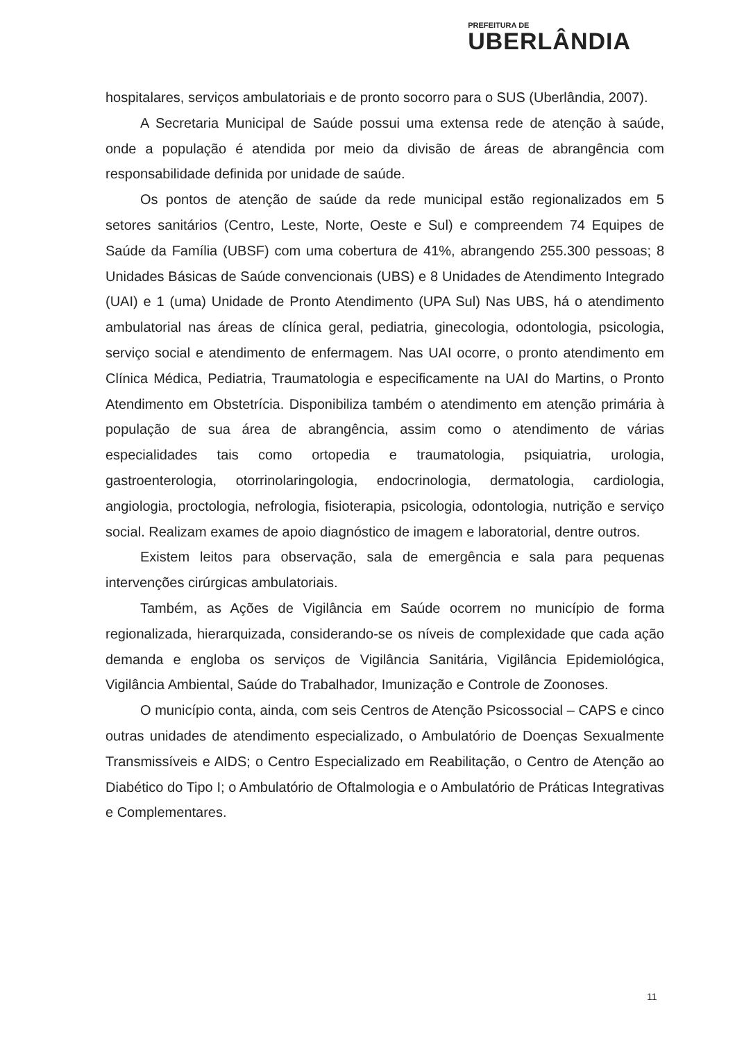PREFEITURA DE
UBERLÂNDIA
hospitalares, serviços ambulatoriais e de pronto socorro para o SUS (Uberlândia, 2007).
A Secretaria Municipal de Saúde possui uma extensa rede de atenção à saúde, onde a população é atendida por meio da divisão de áreas de abrangência com responsabilidade definida por unidade de saúde.
Os pontos de atenção de saúde da rede municipal estão regionalizados em 5 setores sanitários (Centro, Leste, Norte, Oeste e Sul) e compreendem 74 Equipes de Saúde da Família (UBSF) com uma cobertura de 41%, abrangendo 255.300 pessoas; 8 Unidades Básicas de Saúde convencionais (UBS) e 8 Unidades de Atendimento Integrado (UAI) e 1 (uma) Unidade de Pronto Atendimento (UPA Sul) Nas UBS, há o atendimento ambulatorial nas áreas de clínica geral, pediatria, ginecologia, odontologia, psicologia, serviço social e atendimento de enfermagem. Nas UAI ocorre, o pronto atendimento em Clínica Médica, Pediatria, Traumatologia e especificamente na UAI do Martins, o Pronto Atendimento em Obstetrícia. Disponibiliza também o atendimento em atenção primária à população de sua área de abrangência, assim como o atendimento de várias especialidades tais como ortopedia e traumatologia, psiquiatria, urologia, gastroenterologia, otorrinolaringologia, endocrinologia, dermatologia, cardiologia, angiologia, proctologia, nefrologia, fisioterapia, psicologia, odontologia, nutrição e serviço social. Realizam exames de apoio diagnóstico de imagem e laboratorial, dentre outros.
Existem leitos para observação, sala de emergência e sala para pequenas intervenções cirúrgicas ambulatoriais.
Também, as Ações de Vigilância em Saúde ocorrem no município de forma regionalizada, hierarquizada, considerando-se os níveis de complexidade que cada ação demanda e engloba os serviços de Vigilância Sanitária, Vigilância Epidemiológica, Vigilância Ambiental, Saúde do Trabalhador, Imunização e Controle de Zoonoses.
O município conta, ainda, com seis Centros de Atenção Psicossocial – CAPS e cinco outras unidades de atendimento especializado, o Ambulatório de Doenças Sexualmente Transmissíveis e AIDS; o Centro Especializado em Reabilitação, o Centro de Atenção ao Diabético do Tipo I; o Ambulatório de Oftalmologia e o Ambulatório de Práticas Integrativas e Complementares.
11